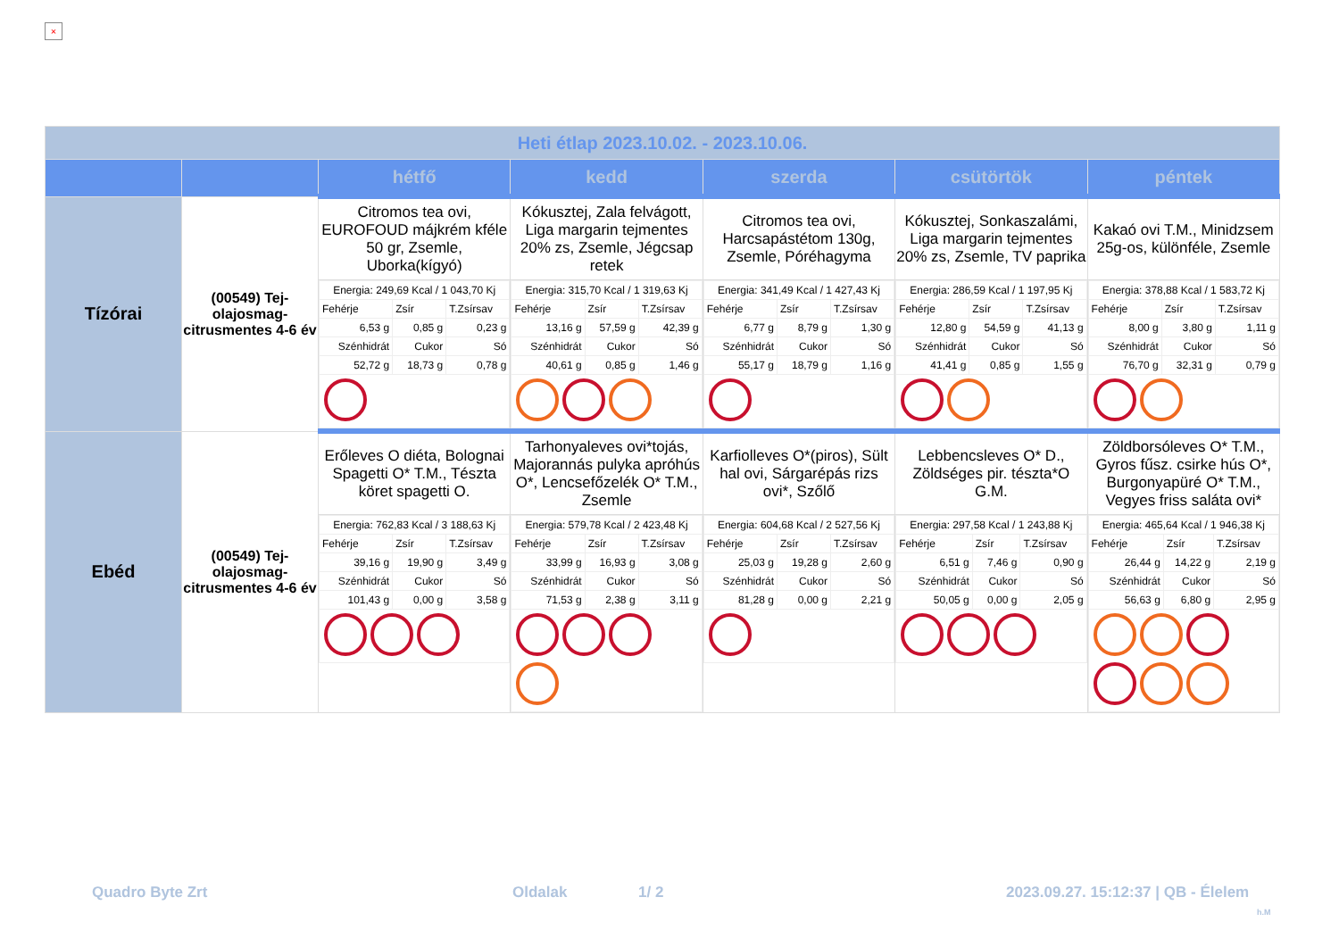×
| Heti étlap 2023.10.02. - 2023.10.06. | | | | | | |
| | | hétfő | kedd | szerda | csütörtök | péntek |
| Tízórai | (00549) Tej-olajosmag-citrusmentes 4-6 év | Citromos tea ovi, EUROFOUD májkrém kféle 50 gr, Zsemle, Uborka(kígyó) | Kókusztej, Zala felvágott, Liga margarin tejmentes 20% zs, Zsemle, Jégcsap retek | Citromos tea ovi, Harcsapástétom 130g, Zsemle, Póréhagyma | Kókusztej, Sonkaszalámi, Liga margarin tejmentes 20% zs, Zsemle, TV paprika | Kakaó ovi T.M., Minidzsem 25g-os, különféle, Zsemle |
| | | / Energia: 249,69 Kcal / 1 043,70 Kj / / / / Fehérje / Zsír / T.Zsírsav / / 6,53 g / 0,85 g / 0,23 g / / Szénhidrát / Cukor / Só / / 52,72 g / 18,73 g / 0,78 g / | / Energia: 315,70 Kcal / 1 319,63 Kj / / / / Fehérje / Zsír / T.Zsírsav / / 13,16 g / 57,59 g / 42,39 g / / Szénhidrát / Cukor / Só / / 40,61 g / 0,85 g / 1,46 g / | / Energia: 341,49 Kcal / 1 427,43 Kj / / / / Fehérje / Zsír / T.Zsírsav / / 6,77 g / 8,79 g / 1,30 g / / Szénhidrát / Cukor / Só / / 55,17 g / 18,79 g / 1,16 g / | / Energia: 286,59 Kcal / 1 197,95 Kj / / / / Fehérje / Zsír / T.Zsírsav / / 12,80 g / 54,59 g / 41,13 g / / Szénhidrát / Cukor / Só / / 41,41 g / 0,85 g / 1,55 g / | / Energia: 378,88 Kcal / 1 583,72 Kj / / / / Fehérje / Zsír / T.Zsírsav / / 8,00 g / 3,80 g / 1,11 g / / Szénhidrát / Cukor / Só / / 76,70 g / 32,31 g / 0,79 g / |
| Ebéd | (00549) Tej-olajosmag-citrusmentes 4-6 év | Erőleves O diéta, Bolognai Spagetti O* T.M., Tészta köret spagetti O. | Tarhonyaleves ovi*tojás, Majorannás pulyka apróhús O*, Lencsefőzelék O* T.M., Zsemle | Karfiolleves O*(piros), Sült hal ovi, Sárgarépás rizs ovi*, Szőlő | Lebbencsleves O* D., Zöldséges pir. tészta*O G.M. | Zöldborsóleves O* T.M., Gyros fűsz. csirke hús O*, Burgonyapüré O* T.M., Vegyes friss saláta ovi* |
| | | / Energia: 762,83 Kcal / 3 188,63 Kj / / / / Fehérje / Zsír / T.Zsírsav / / 39,16 g / 19,90 g / 3,49 g / / Szénhidrát / Cukor / Só / / 101,43 g / 0,00 g / 3,58 g / | / Energia: 579,78 Kcal / 2 423,48 Kj / / / / Fehérje / Zsír / T.Zsírsav / / 33,99 g / 16,93 g / 3,08 g / / Szénhidrát / Cukor / Só / / 71,53 g / 2,38 g / 3,11 g / | / Energia: 604,68 Kcal / 2 527,56 Kj / / / / Fehérje / Zsír / T.Zsírsav / / 25,03 g / 19,28 g / 2,60 g / / Szénhidrát / Cukor / Só / / 81,28 g / 0,00 g / 2,21 g / | / Energia: 297,58 Kcal / 1 243,88 Kj / / / / Fehérje / Zsír / T.Zsírsav / / 6,51 g / 7,46 g / 0,90 g / / Szénhidrát / Cukor / Só / / 50,05 g / 0,00 g / 2,05 g / | / Energia: 465,64 Kcal / 1 946,38 Kj / / / / Fehérje / Zsír / T.Zsírsav / / 26,44 g / 14,22 g / 2,19 g / / Szénhidrát / Cukor / Só / / 56,63 g / 6,80 g / 2,95 g / |
Quadro Byte Zrt Oldalak 1/ 2
2023.09.27. 15:12:37 | QB - Élelem
h.M